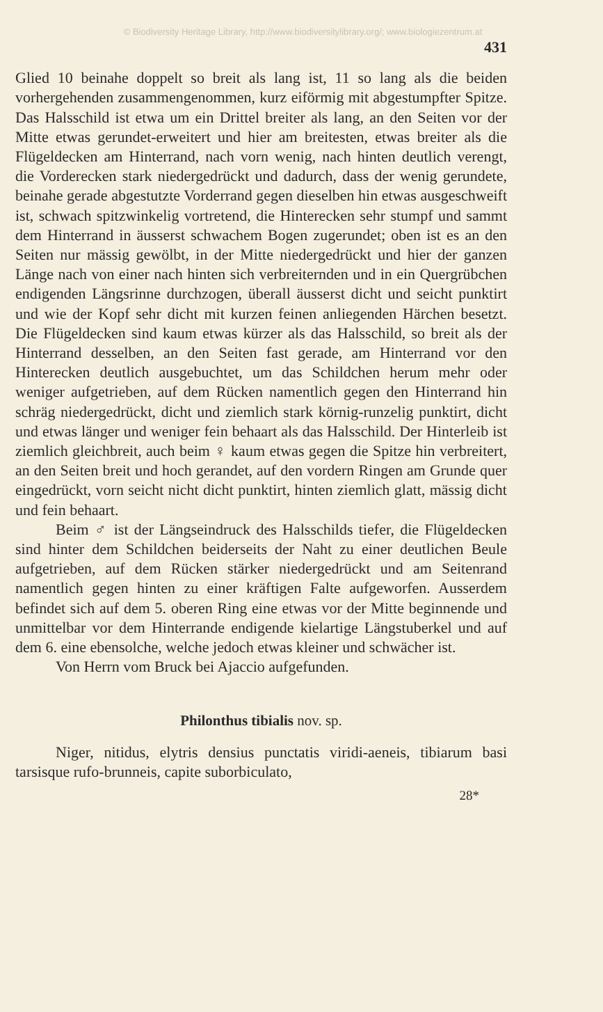© Biodiversity Heritage Library, http://www.biodiversitylibrary.org/; www.biologiezentrum.at
431
Glied 10 beinahe doppelt so breit als lang ist, 11 so lang als die beiden vorhergehenden zusammengenommen, kurz eiförmig mit abgestumpfter Spitze. Das Halsschild ist etwa um ein Drittel breiter als lang, an den Seiten vor der Mitte etwas gerundet-erweitert und hier am breitesten, etwas breiter als die Flügeldecken am Hinterrand, nach vorn wenig, nach hinten deutlich verengt, die Vorderecken stark niedergedrückt und dadurch, dass der wenig gerundete, beinahe gerade abgestutzte Vorderrand gegen dieselben hin etwas ausgeschweift ist, schwach spitzwinkelig vortretend, die Hinterecken sehr stumpf und sammt dem Hinterrand in äusserst schwachem Bogen zugerundet; oben ist es an den Seiten nur mässig gewölbt, in der Mitte niedergedrückt und hier der ganzen Länge nach von einer nach hinten sich verbreiternden und in ein Quergrübchen endigenden Längsrinne durchzogen, überall äusserst dicht und seicht punktirt und wie der Kopf sehr dicht mit kurzen feinen anliegenden Härchen besetzt. Die Flügeldecken sind kaum etwas kürzer als das Halsschild, so breit als der Hinterrand desselben, an den Seiten fast gerade, am Hinterrand vor den Hinterecken deutlich ausgebuchtet, um das Schildchen herum mehr oder weniger aufgetrieben, auf dem Rücken namentlich gegen den Hinterrand hin schräg niedergedrückt, dicht und ziemlich stark körnig-runzelig punktirt, dicht und etwas länger und weniger fein behaart als das Halsschild. Der Hinterleib ist ziemlich gleichbreit, auch beim ♀ kaum etwas gegen die Spitze hin verbreitert, an den Seiten breit und hoch gerandet, auf den vordern Ringen am Grunde quer eingedrückt, vorn seicht nicht dicht punktirt, hinten ziemlich glatt, mässig dicht und fein behaart.
Beim ♂ ist der Längseindruck des Halsschilds tiefer, die Flügeldecken sind hinter dem Schildchen beiderseits der Naht zu einer deutlichen Beule aufgetrieben, auf dem Rücken stärker niedergedrückt und am Seitenrand namentlich gegen hinten zu einer kräftigen Falte aufgeworfen. Ausserdem befindet sich auf dem 5. oberen Ring eine etwas vor der Mitte beginnende und unmittelbar vor dem Hinterrande endigende kielartige Längstuberkel und auf dem 6. eine ebensolche, welche jedoch etwas kleiner und schwächer ist.
Von Herrn vom Bruck bei Ajaccio aufgefunden.
Philonthus tibialis nov. sp.
Niger, nitidus, elytris densius punctatis viridi-aeneis, tibiarum basi tarsisque rufo-brunneis, capite suborbiculato,
28*